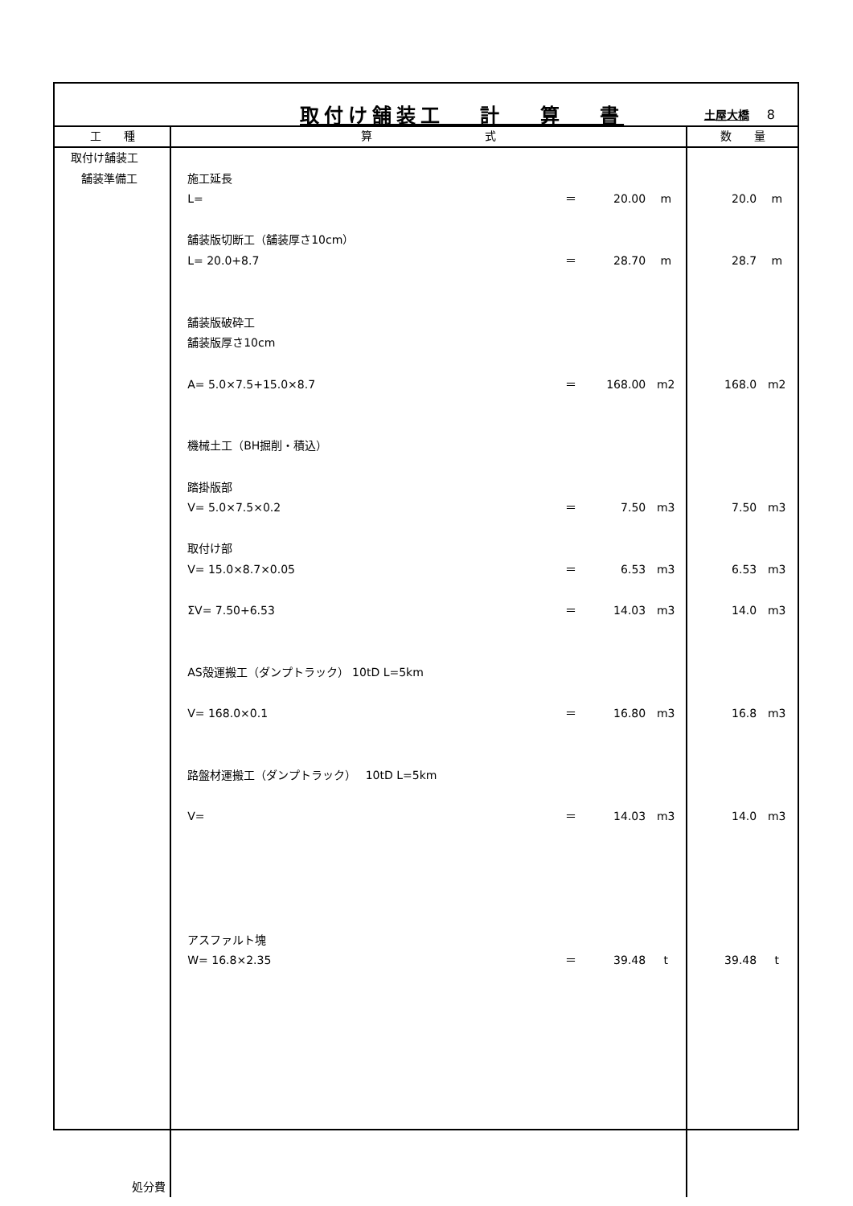取付け舗装工　 計　 算　 書 土屋大橋 8
| 工 種 | 算 式 | 数 量 |
| --- | --- | --- |
| 取付け舗装工 舗装準備工 処分費 | 施工延長 L= ＝ 20.00 m 舗装版切断工（舗装厚さ10cm） L= 20.0+8.7 ＝ 28.70 m 舗装版破砕工 舗装版厚さ10cm A= 5.0×7.5+15.0×8.7 ＝ 168.00 m2 機械土工（BH掘削・積込） 踏掛版部 V= 5.0×7.5×0.2 ＝ 7.50 m3 取付け部 V= 15.0×8.7×0.05 ＝ 6.53 m3 ΣV= 7.50+6.53 ＝ 14.03 m3 AS殻運搬工（ダンプトラック） 10tD L=5km V= 168.0×0.1 ＝ 16.80 m3 路盤材運搬工（ダンプトラック） 10tD L=5km V= ＝ 14.03 m3 アスファルト塊 W= 16.8×2.35 ＝ 39.48 t | 20.0 m 28.7 m 168.0 m2 7.50 m3 6.53 m3 14.0 m3 16.8 m3 14.0 m3 39.48 t |